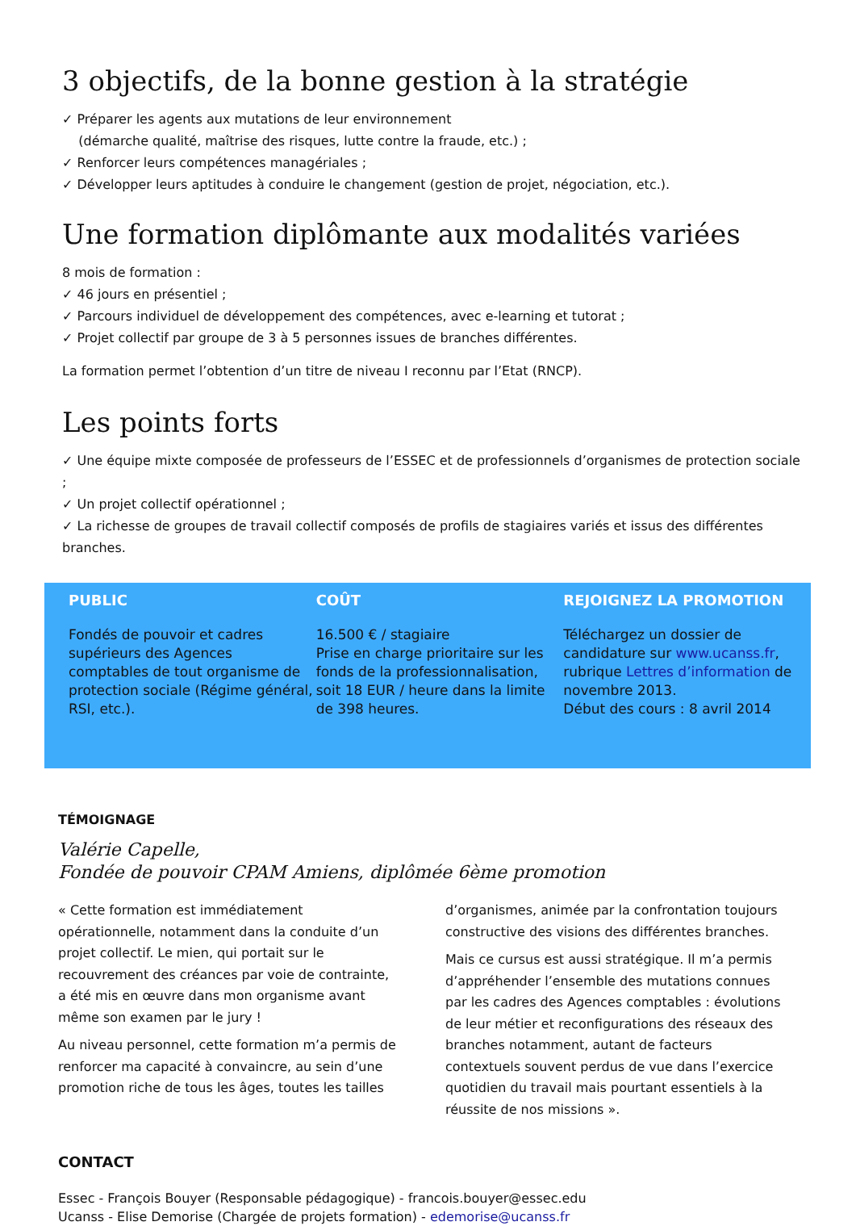3 objectifs, de la bonne gestion à la stratégie
✓ Préparer les agents aux mutations de leur environnement
(démarche qualité, maîtrise des risques, lutte contre la fraude, etc.) ;
✓ Renforcer leurs compétences managériales ;
✓ Développer leurs aptitudes à conduire le changement (gestion de projet, négociation, etc.).
Une formation diplômante aux modalités variées
8 mois de formation :
✓ 46 jours en présentiel ;
✓ Parcours individuel de développement des compétences, avec e-learning et tutorat ;
✓ Projet collectif par groupe de 3 à 5 personnes issues de branches différentes.
La formation permet l’obtention d’un titre de niveau I reconnu par l’Etat (RNCP).
Les points forts
✓ Une équipe mixte composée de professeurs de l’ESSEC et de professionnels d’organismes de protection sociale ;
✓ Un projet collectif opérationnel ;
✓ La richesse de groupes de travail collectif composés de profils de stagiaires variés et issus des différentes branches.
PUBLIC
Fondés de pouvoir et cadres supérieurs des Agences comptables de tout organisme de protection sociale (Régime général, RSI, etc.).
COÛT
16.500 € / stagiaire
Prise en charge prioritaire sur les fonds de la professionnalisation, soit 18 EUR / heure dans la limite de 398 heures.
REJOIGNEZ LA PROMOTION
Téléchargez un dossier de candidature sur www.ucanss.fr, rubrique Lettres d’information de novembre 2013.
Début des cours : 8 avril 2014
TÉMOIGNAGE
Valérie Capelle,
Fondée de pouvoir CPAM Amiens, diplômée 6ème promotion
« Cette formation est immédiatement opérationnelle, notamment dans la conduite d’un projet collectif. Le mien, qui portait sur le recouvrement des créances par voie de contrainte, a été mis en œuvre dans mon organisme avant même son examen par le jury !
Au niveau personnel, cette formation m’a permis de renforcer ma capacité à convaincre, au sein d’une promotion riche de tous les âges, toutes les tailles
d’organismes, animée par la confrontation toujours constructive des visions des différentes branches.
Mais ce cursus est aussi stratégique. Il m’a permis d’appréhender l’ensemble des mutations connues par les cadres des Agences comptables : évolutions de leur métier et reconfigurations des réseaux des branches notamment, autant de facteurs contextuels souvent perdus de vue dans l’exercice quotidien du travail mais pourtant essentiels à la réussite de nos missions ».
CONTACT
Essec - François Bouyer (Responsable pédagogique) - francois.bouyer@essec.edu
Ucanss - Elise Demorise (Chargée de projets formation) - edemorise@ucanss.fr